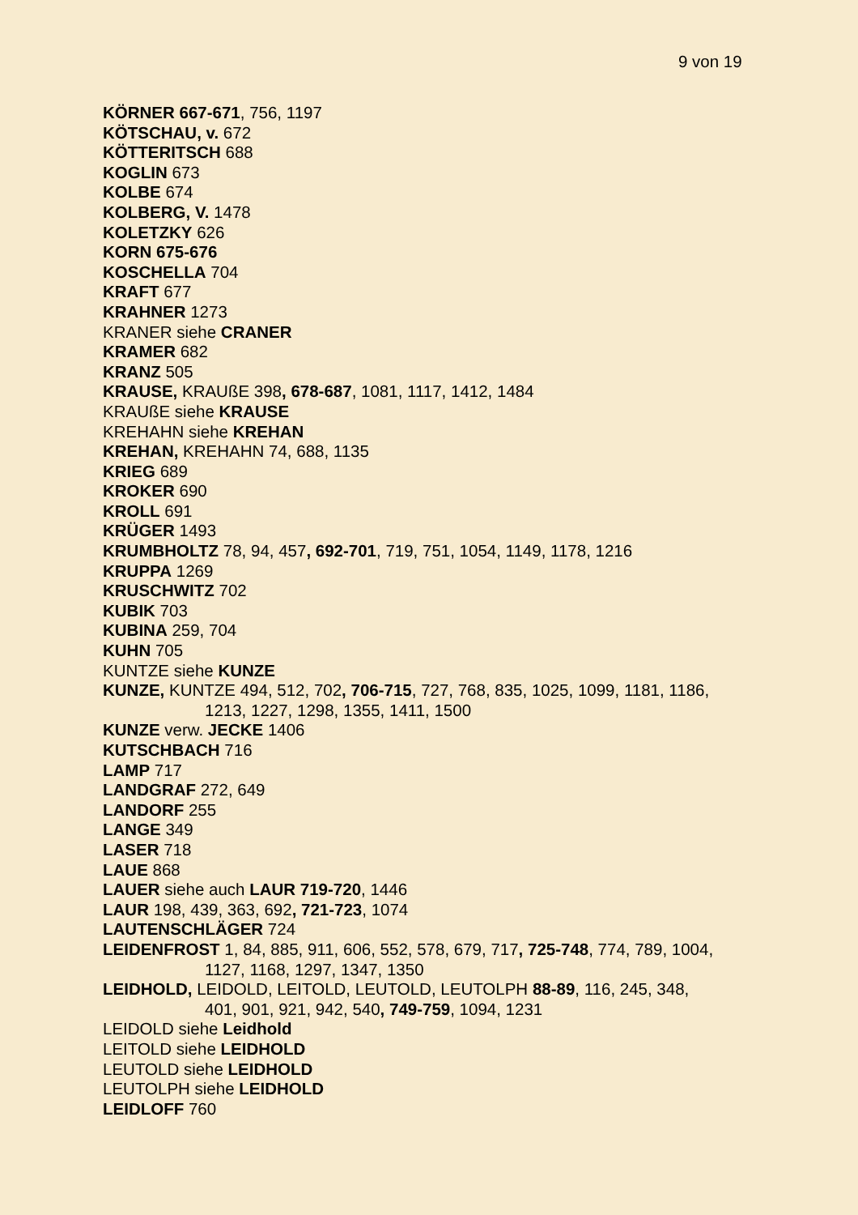9 von 19
KÖRNER 667-671, 756, 1197
KÖTSCHAU, v. 672
KÖTTERITSCH 688
KOGLIN 673
KOLBE 674
KOLBERG, V. 1478
KOLETZKY 626
KORN 675-676
KOSCHELLA 704
KRAFT 677
KRAHNER 1273
KRANER siehe CRANER
KRAMER 682
KRANZ 505
KRAUSE, KRAUßE 398, 678-687, 1081, 1117, 1412, 1484
KRAUßE siehe KRAUSE
KREHAHN siehe KREHAN
KREHAN, KREHAHN 74, 688, 1135
KRIEG 689
KROKER 690
KROLL 691
KRÜGER 1493
KRUMBHOLTZ 78, 94, 457, 692-701, 719, 751, 1054, 1149, 1178, 1216
KRUPPA 1269
KRUSCHWITZ 702
KUBIK 703
KUBINA 259, 704
KUHN 705
KUNTZE siehe KUNZE
KUNZE, KUNTZE 494, 512, 702, 706-715, 727, 768, 835, 1025, 1099, 1181, 1186, 1213, 1227, 1298, 1355, 1411, 1500
KUNZE verw. JECKE 1406
KUTSCHBACH 716
LAMP 717
LANDGRAF 272, 649
LANDORF 255
LANGE 349
LASER 718
LAUE 868
LAUER siehe auch LAUR 719-720, 1446
LAUR 198, 439, 363, 692, 721-723, 1074
LAUTENSCHLÄGER 724
LEIDENFROST 1, 84, 885, 911, 606, 552, 578, 679, 717, 725-748, 774, 789, 1004, 1127, 1168, 1297, 1347, 1350
LEIDHOLD, LEIDOLD, LEITOLD, LEUTOLD, LEUTOLPH 88-89, 116, 245, 348, 401, 901, 921, 942, 540, 749-759, 1094, 1231
LEIDOLD siehe Leidhold
LEITOLD siehe LEIDHOLD
LEUTOLD siehe LEIDHOLD
LEUTOLPH siehe LEIDHOLD
LEIDLOFF 760